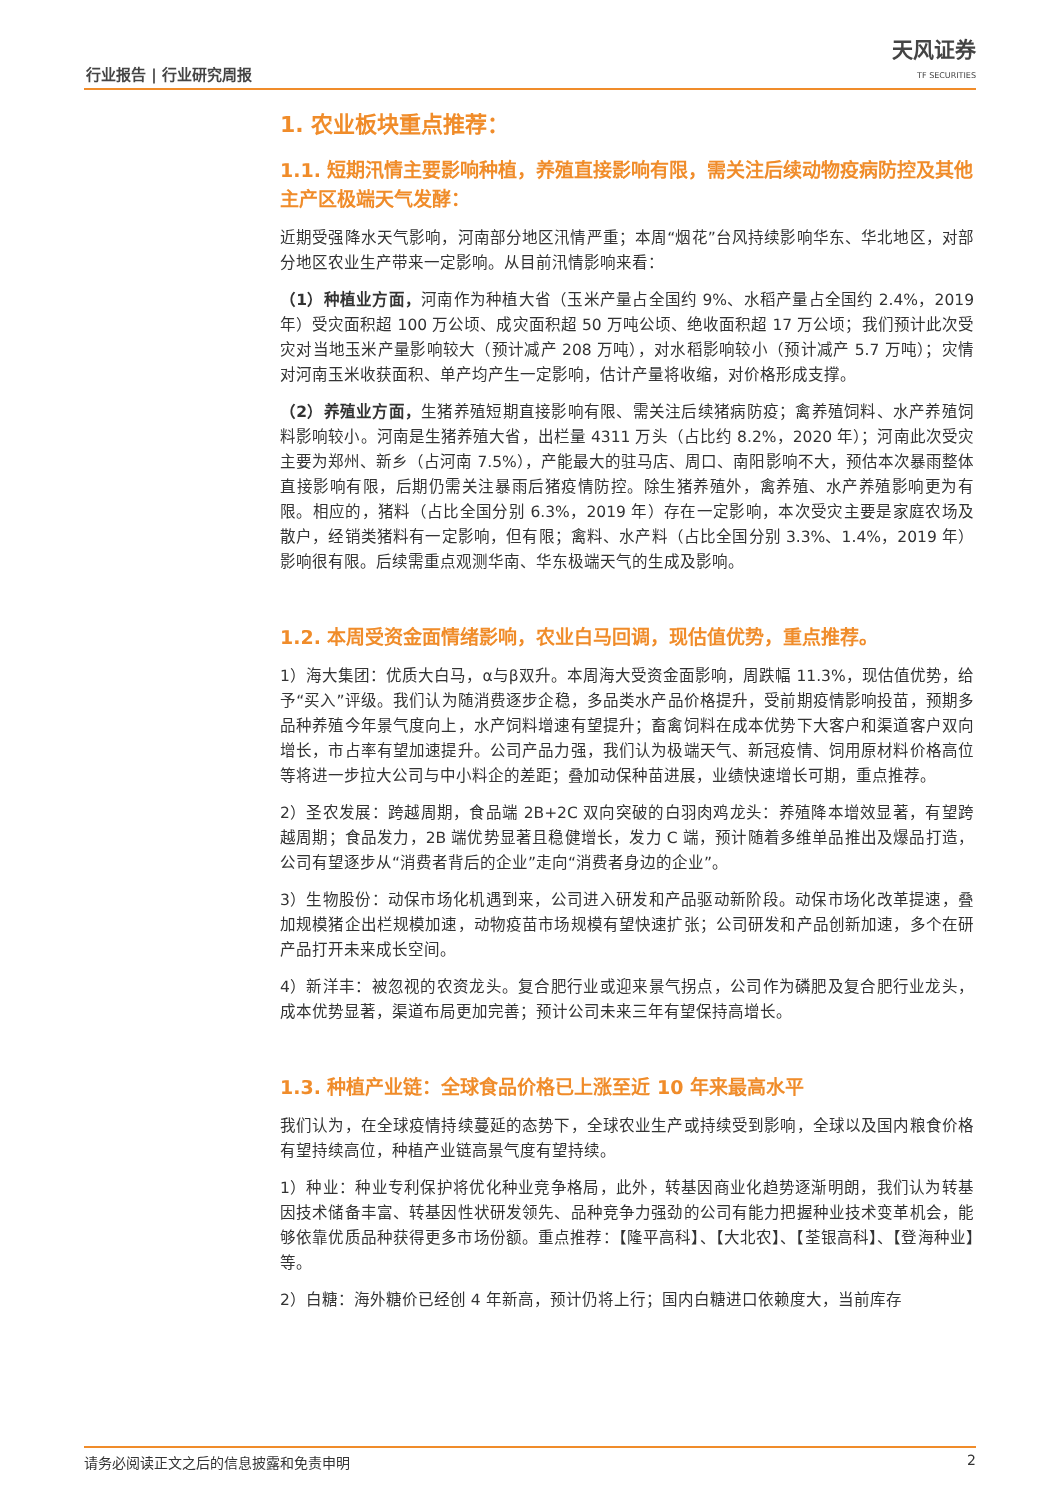行业报告 | 行业研究周报 天风证券
TF SECURITIES
1. 农业板块重点推荐：
1.1. 短期汛情主要影响种植，养殖直接影响有限，需关注后续动物疫病防控及其他主产区极端天气发酵：
近期受强降水天气影响，河南部分地区汛情严重；本周“烟花”台风持续影响华东、华北地区，对部分地区农业生产带来一定影响。从目前汛情影响来看：
（1）种植业方面，河南作为种植大省（玉米产量占全国约 9%、水稻产量占全国约 2.4%，2019 年）受灾面积超 100 万公顷、成灾面积超 50 万吨公顷、绝收面积超 17 万公顷；我们预计此次受灾对当地玉米产量影响较大（预计减产 208 万吨），对水稻影响较小（预计减产 5.7 万吨）；灾情对河南玉米收获面积、单产均产生一定影响，估计产量将收缩，对价格形成支撑。
（2）养殖业方面，生猪养殖短期直接影响有限、需关注后续猪病防疫；禽养殖饲料、水产养殖饲料影响较小。河南是生猪养殖大省，出栏量 4311 万头（占比约 8.2%，2020 年）；河南此次受灾主要为郑州、新乡（占河南 7.5%），产能最大的驻马店、周口、南阳影响不大，预估本次暴雨整体直接影响有限，后期仍需关注暴雨后猪疫情防控。除生猪养殖外，禽养殖、水产养殖影响更为有限。相应的，猪料（占比全国分别 6.3%，2019 年）存在一定影响，本次受灾主要是家庭农场及散户，经销类猪料有一定影响，但有限；禽料、水产料（占比全国分别 3.3%、1.4%，2019 年）影响很有限。后续需重点观测华南、华东极端天气的生成及影响。
1.2. 本周受资金面情绪影响，农业白马回调，现估值优势，重点推荐。
1）海大集团：优质大白马，α与β双升。本周海大受资金面影响，周跌幅 11.3%，现估值优势，给予“买入”评级。我们认为随消费逐步企稳，多品类水产品价格提升，受前期疫情影响投苗，预期多品种养殖今年景气度向上，水产饲料增速有望提升；畜禽饲料在成本优势下大客户和渠道客户双向增长，市占率有望加速提升。公司产品力强，我们认为极端天气、新冠疫情、饲用原材料价格高位等将进一步拉大公司与中小料企的差距；叠加动保种苗进展，业绩快速增长可期，重点推荐。
2）圣农发展：跨越周期，食品端 2B+2C 双向突破的白羽肉鸡龙头：养殖降本增效显著，有望跨越周期；食品发力，2B 端优势显著且稳健增长，发力 C 端，预计随着多维单品推出及爆品打造，公司有望逐步从“消费者背后的企业”走向“消费者身边的企业”。
3）生物股份：动保市场化机遇到来，公司进入研发和产品驱动新阶段。动保市场化改革提速，叠加规模猪企出栏规模加速，动物疫苗市场规模有望快速扩张；公司研发和产品创新加速，多个在研产品打开未来成长空间。
4）新洋丰：被忽视的农资龙头。复合肥行业或迎来景气拐点，公司作为磷肥及复合肥行业龙头，成本优势显著，渠道布局更加完善；预计公司未来三年有望保持高增长。
1.3. 种植产业链：全球食品价格已上涨至近 10 年来最高水平
我们认为，在全球疫情持续蔓延的态势下，全球农业生产或持续受到影响，全球以及国内粮食价格有望持续高位，种植产业链高景气度有望持续。
1）种业：种业专利保护将优化种业竞争格局，此外，转基因商业化趋势逐渐明朗，我们认为转基因技术储备丰富、转基因性状研发领先、品种竞争力强劲的公司有能力把握种业技术变革机会，能够依靠优质品种获得更多市场份额。重点推荐：【隆平高科】、【大北农】、【荃银高科】、【登海种业】等。
2）白糖：海外糖价已经创 4 年新高，预计仍将上行；国内白糖进口依赖度大，当前库存
请务必阅读正文之后的信息披露和免责申明 2